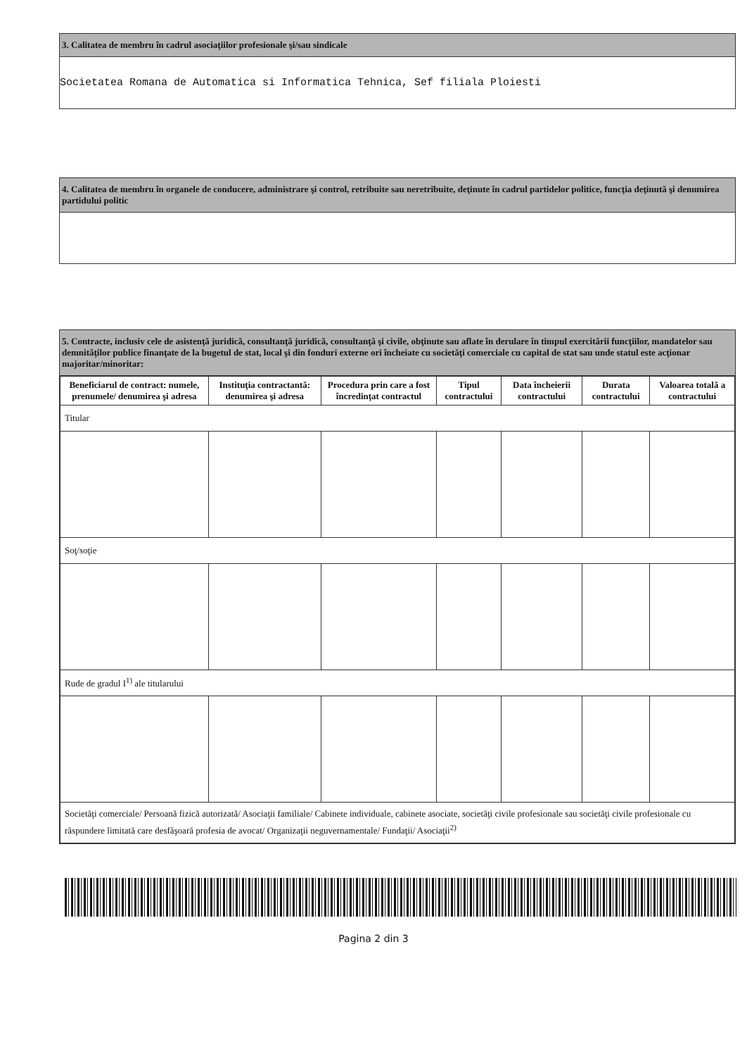3. Calitatea de membru în cadrul asociaţiilor profesionale şi/sau sindicale
Societatea Romana de Automatica si Informatica Tehnica, Sef filiala Ploiesti
4. Calitatea de membru în organele de conducere, administrare şi control, retribuite sau neretribuite, deţinute în cadrul partidelor politice, funcţia deţinută şi denumirea partidului politic
5. Contracte, inclusiv cele de asistenţă juridică, consultanţă juridică, consultanţă şi civile, obţinute sau aflate în derulare în timpul exercitării funcţiilor, mandatelor sau demnităţilor publice finanţate de la bugetul de stat, local şi din fonduri externe ori încheiate cu societăţi comerciale cu capital de stat sau unde statul este acţionar majoritar/minoritar:
| Beneficiarul de contract: numele, prenumele/ denumirea şi adresa | Instituţia contractantă: denumirea şi adresa | Procedura prin care a fost încredinţat contractul | Tipul contractului | Data încheierii contractului | Durata contractului | Valoarea totală a contractului |
| --- | --- | --- | --- | --- | --- | --- |
| Titular | | | | | | |
| Soţ/soţie | | | | | | |
| Rude de gradul I<sup>1)</sup> ale titularului | | | | | | |
| Societăţi comerciale/ Persoană fizică autorizată/ Asociaţii familiale/ Cabinete individuale, cabinete asociate, societăţi civile profesionale sau societăţi civile profesionale cu răspundere limitată care desfăşoară profesia de avocat/ Organizaţii neguvernamentale/ Fundaţii/ Asociaţii<sup>2)</sup> | | | | | | |
Pagina 2 din 3